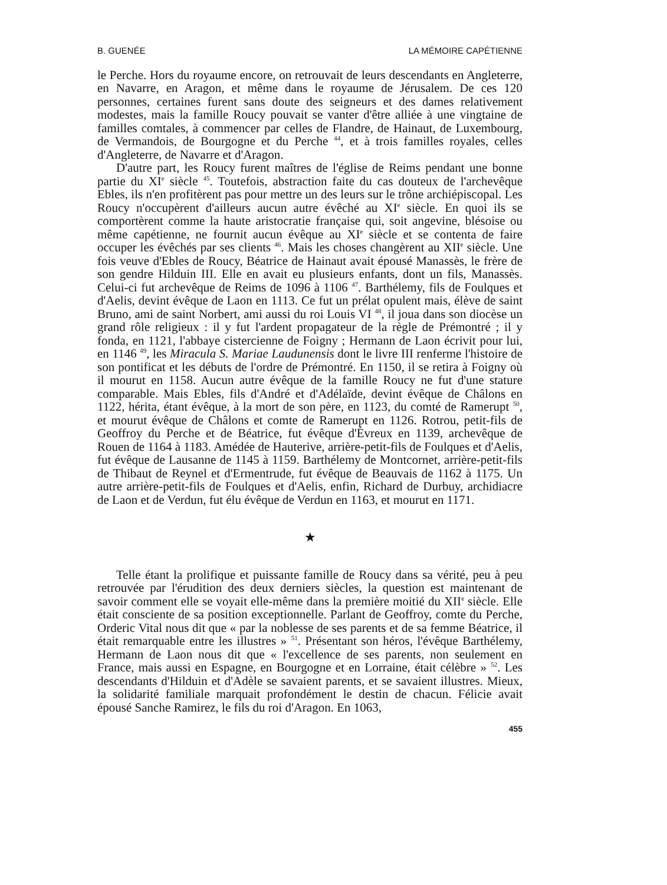B. GUENÉE LA MÉMOIRE CAPÉTIENNE
le Perche. Hors du royaume encore, on retrouvait de leurs descendants en Angleterre, en Navarre, en Aragon, et même dans le royaume de Jérusalem. De ces 120 personnes, certaines furent sans doute des seigneurs et des dames relativement modestes, mais la famille Roucy pouvait se vanter d'être alliée à une vingtaine de familles comtales, à commencer par celles de Flandre, de Hainaut, de Luxembourg, de Vermandois, de Bourgogne et du Perche <sup>44</sup>, et à trois familles royales, celles d'Angleterre, de Navarre et d'Aragon.
D'autre part, les Roucy furent maîtres de l'église de Reims pendant une bonne partie du XI<sup>e</sup> siècle <sup>45</sup>. Toutefois, abstraction faite du cas douteux de l'archevêque Ebles, ils n'en profitèrent pas pour mettre un des leurs sur le trône archiépiscopal. Les Roucy n'occupèrent d'ailleurs aucun autre évêché au XI<sup>e</sup> siècle. En quoi ils se comportèrent comme la haute aristocratie française qui, soit angevine, blésoise ou même capétienne, ne fournit aucun évêque au XI<sup>e</sup> siècle et se contenta de faire occuper les évêchés par ses clients <sup>46</sup>. Mais les choses changèrent au XII<sup>e</sup> siècle. Une fois veuve d'Ebles de Roucy, Béatrice de Hainaut avait épousé Manassès, le frère de son gendre Hilduin III. Elle en avait eu plusieurs enfants, dont un fils, Manassès. Celui-ci fut archevêque de Reims de 1096 à 1106 <sup>47</sup>. Barthélemy, fils de Foulques et d'Aelis, devint évêque de Laon en 1113. Ce fut un prélat opulent mais, élève de saint Bruno, ami de saint Norbert, ami aussi du roi Louis VI <sup>48</sup>, il joua dans son diocèse un grand rôle religieux : il y fut l'ardent propagateur de la règle de Prémontré ; il y fonda, en 1121, l'abbaye cistercienne de Foigny ; Hermann de Laon écrivit pour lui, en 1146 <sup>49</sup>, les Miracula S. Mariae Laudunensis dont le livre III renferme l'histoire de son pontificat et les débuts de l'ordre de Prémontré. En 1150, il se retira à Foigny où il mourut en 1158. Aucun autre évêque de la famille Roucy ne fut d'une stature comparable. Mais Ebles, fils d'André et d'Adélaïde, devint évêque de Châlons en 1122, hérita, étant évêque, à la mort de son père, en 1123, du comté de Ramerupt <sup>50</sup>, et mourut évêque de Châlons et comte de Ramerupt en 1126. Rotrou, petit-fils de Geoffroy du Perche et de Béatrice, fut évêque d'Évreux en 1139, archevêque de Rouen de 1164 à 1183. Amédée de Hauterive, arrière-petit-fils de Foulques et d'Aelis, fut évêque de Lausanne de 1145 à 1159. Barthélemy de Montcornet, arrière-petit-fils de Thibaut de Reynel et d'Ermentrude, fut évêque de Beauvais de 1162 à 1175. Un autre arrière-petit-fils de Foulques et d'Aelis, enfin, Richard de Durbuy, archidiacre de Laon et de Verdun, fut élu évêque de Verdun en 1163, et mourut en 1171.
★
Telle étant la prolifique et puissante famille de Roucy dans sa vérité, peu à peu retrouvée par l'érudition des deux derniers siècles, la question est maintenant de savoir comment elle se voyait elle-même dans la première moitié du XII<sup>e</sup> siècle. Elle était consciente de sa position exceptionnelle. Parlant de Geoffroy, comte du Perche, Orderic Vital nous dit que « par la noblesse de ses parents et de sa femme Béatrice, il était remarquable entre les illustres » <sup>51</sup>. Présentant son héros, l'évêque Barthélemy, Hermann de Laon nous dit que « l'excellence de ses parents, non seulement en France, mais aussi en Espagne, en Bourgogne et en Lorraine, était célèbre » <sup>52</sup>. Les descendants d'Hilduin et d'Adèle se savaient parents, et se savaient illustres. Mieux, la solidarité familiale marquait profondément le destin de chacun. Félicie avait épousé Sanche Ramirez, le fils du roi d'Aragon. En 1063,
455